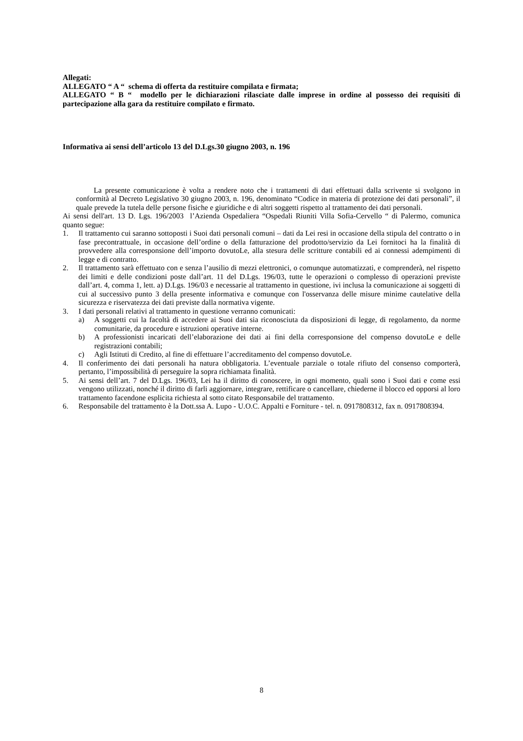Allegati:
ALLEGATO “ A “ schema di offerta da restituire compilata e firmata;
ALLEGATO “ B “ modello per le dichiarazioni rilasciate dalle imprese in ordine al possesso dei requisiti di partecipazione alla gara da restituire compilato e firmato.
Informativa ai sensi dell’articolo 13 del D.Lgs.30 giugno 2003, n. 196
La presente comunicazione è volta a rendere noto che i trattamenti di dati effettuati dalla scrivente si svolgono in conformità al Decreto Legislativo 30 giugno 2003, n. 196, denominato “Codice in materia di protezione dei dati personali”, il quale prevede la tutela delle persone fisiche e giuridiche e di altri soggetti rispetto al trattamento dei dati personali.
Ai sensi dell'art. 13 D. Lgs. 196/2003 l’Azienda Ospedaliera “Ospedali Riuniti Villa Sofia-Cervello “ di Palermo, comunica quanto segue:
1. Il trattamento cui saranno sottoposti i Suoi dati personali comuni – dati da Lei resi in occasione della stipula del contratto o in fase precontrattuale, in occasione dell’ordine o della fatturazione del prodotto/servizio da Lei fornitoci ha la finalità di provvedere alla corresponsione dell’importo dovutoLe, alla stesura delle scritture contabili ed ai connessi adempimenti di legge e di contratto.
2. Il trattamento sarà effettuato con e senza l’ausilio di mezzi elettronici, o comunque automatizzati, e comprenderà, nel rispetto dei limiti e delle condizioni poste dall’art. 11 del D.Lgs. 196/03, tutte le operazioni o complesso di operazioni previste dall’art. 4, comma 1, lett. a) D.Lgs. 196/03 e necessarie al trattamento in questione, ivi inclusa la comunicazione ai soggetti di cui al successivo punto 3 della presente informativa e comunque con l'osservanza delle misure minime cautelative della sicurezza e riservatezza dei dati previste dalla normativa vigente.
3. I dati personali relativi al trattamento in questione verranno comunicati:
a) A soggetti cui la facoltà di accedere ai Suoi dati sia riconosciuta da disposizioni di legge, di regolamento, da norme comunitarie, da procedure e istruzioni operative interne.
b) A professionisti incaricati dell’elaborazione dei dati ai fini della corresponsione del compenso dovutoLe e delle registrazioni contabili;
c) Agli Istituti di Credito, al fine di effettuare l’accreditamento del compenso dovutoLe.
4. Il conferimento dei dati personali ha natura obbligatoria. L’eventuale parziale o totale rifiuto del consenso comporterà, pertanto, l’impossibilità di perseguire la sopra richiamata finalità.
5. Ai sensi dell’art. 7 del D.Lgs. 196/03, Lei ha il diritto di conoscere, in ogni momento, quali sono i Suoi dati e come essi vengono utilizzati, nonché il diritto di farli aggiornare, integrare, rettificare o cancellare, chiederne il blocco ed opporsi al loro trattamento facendone esplicita richiesta al sotto citato Responsabile del trattamento.
6. Responsabile del trattamento è la Dott.ssa A. Lupo - U.O.C. Appalti e Forniture - tel. n. 0917808312, fax n. 0917808394.
8